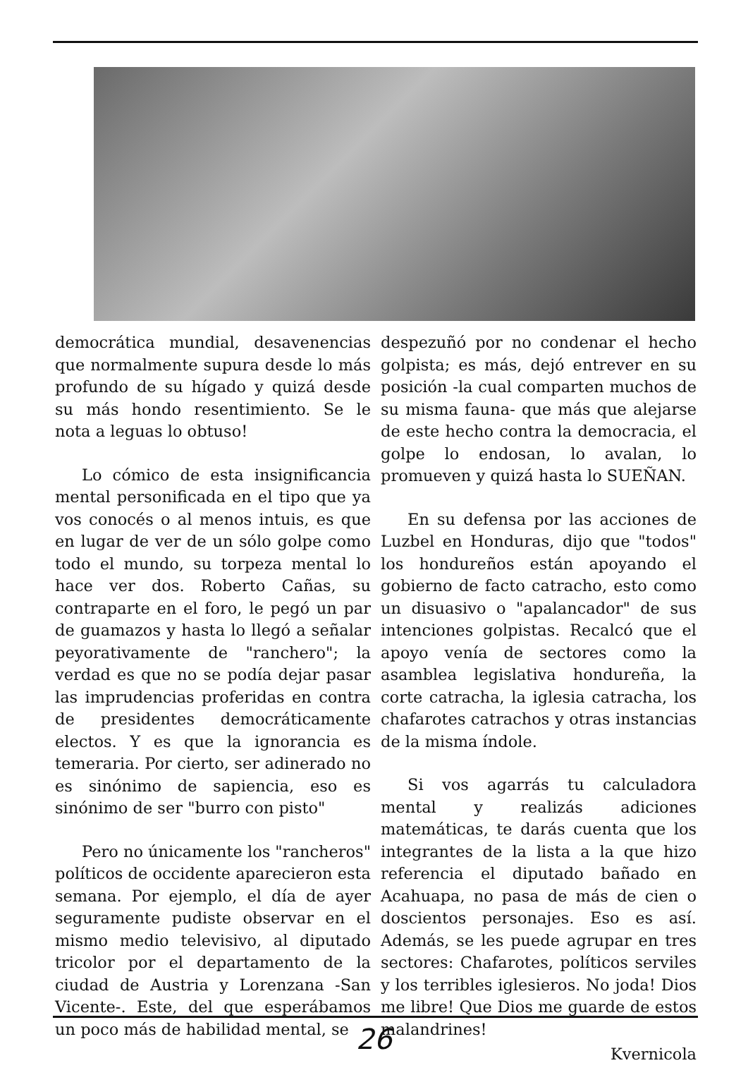democrática mundial, desavenencias que normalmente supura desde lo más profundo de su hígado y quizá desde su más hondo resentimiento. Se le nota a leguas lo obtuso!
Lo cómico de esta insignificancia mental personificada en el tipo que ya vos conocés o al menos intuis, es que en lugar de ver de un sólo golpe como todo el mundo, su torpeza mental lo hace ver dos. Roberto Cañas, su contraparte en el foro, le pegó un par de guamazos y hasta lo llegó a señalar peyorativamente de "ranchero"; la verdad es que no se podía dejar pasar las imprudencias proferidas en contra de presidentes democráticamente electos. Y es que la ignorancia es temeraria. Por cierto, ser adinerado no es sinónimo de sapiencia, eso es sinónimo de ser "burro con pisto"
Pero no únicamente los "rancheros" políticos de occidente aparecieron esta semana. Por ejemplo, el día de ayer seguramente pudiste observar en el mismo medio televisivo, al diputado tricolor por el departamento de la ciudad de Austria y Lorenzana -San Vicente-. Este, del que esperábamos un poco más de habilidad mental, se
despezuñó por no condenar el hecho golpista; es más, dejó entrever en su posición -la cual comparten muchos de su misma fauna- que más que alejarse de este hecho contra la democracia, el golpe lo endosan, lo avalan, lo promueven y quizá hasta lo SUEÑAN.
En su defensa por las acciones de Luzbel en Honduras, dijo que "todos" los hondureños están apoyando el gobierno de facto catracho, esto como un disuasivo o "apalancador" de sus intenciones golpistas. Recalcó que el apoyo venía de sectores como la asamblea legislativa hondureña, la corte catracha, la iglesia catracha, los chafarotes catrachos y otras instancias de la misma índole.
Si vos agarrás tu calculadora mental y realizás adiciones matemáticas, te darás cuenta que los integrantes de la lista a la que hizo referencia el diputado bañado en Acahuapa, no pasa de más de cien o doscientos personajes. Eso es así. Además, se les puede agrupar en tres sectores: Chafarotes, políticos serviles y los terribles iglesieros. No joda! Dios me libre! Que Dios me guarde de estos malandrines!
Kvernicola
26